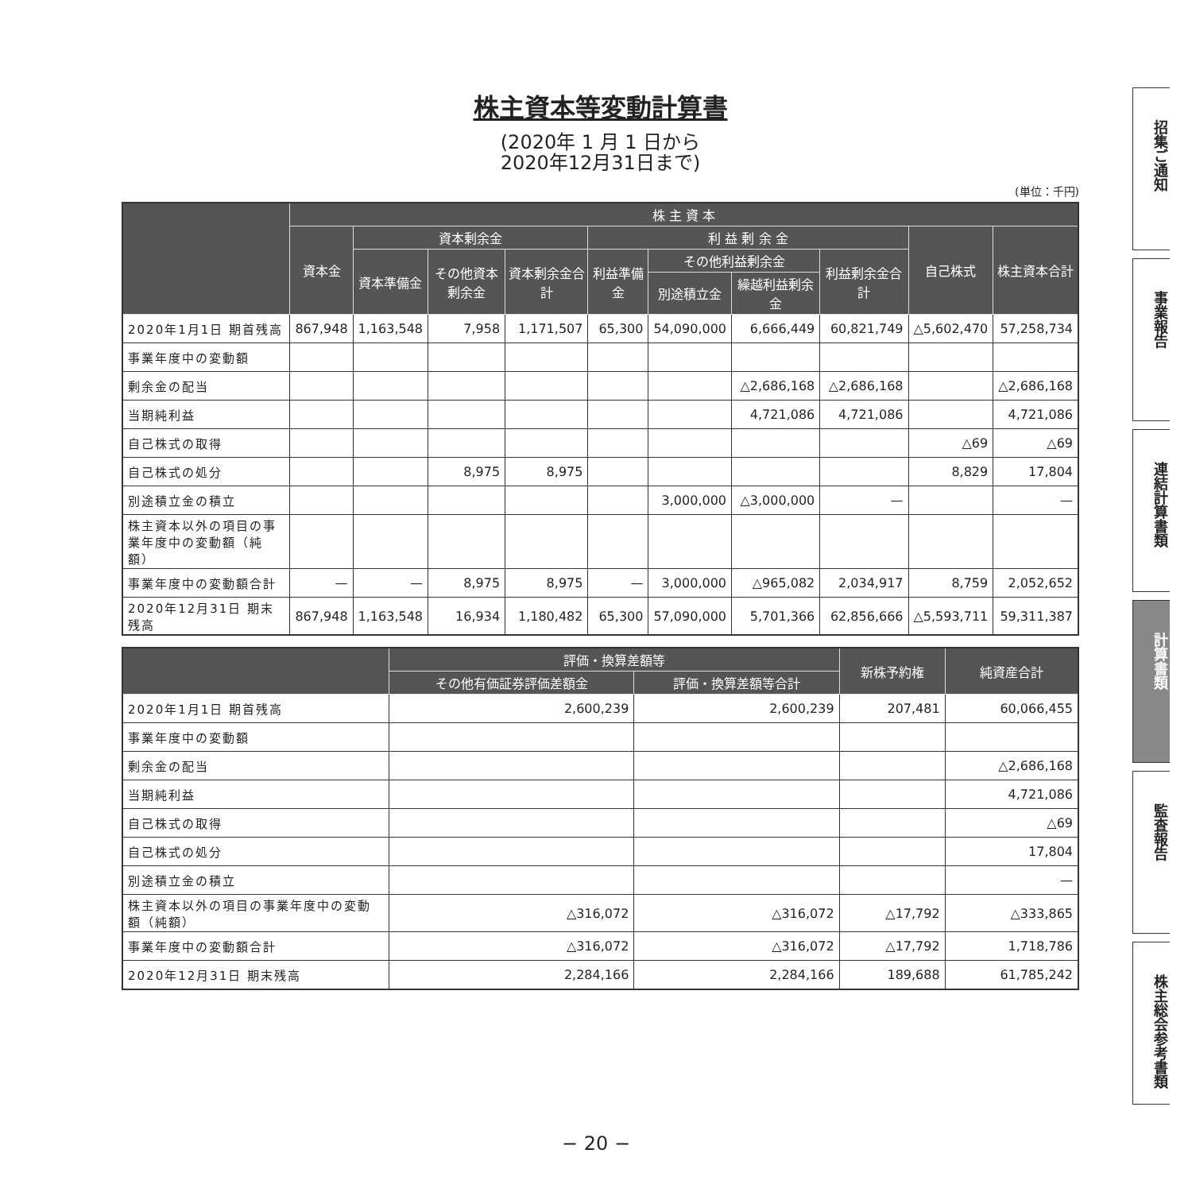株主資本等変動計算書
(2020年 1 月 1 日から
2020年12月31日まで)
(単位：千円)
| | 株 主 資 本 | | | | | | | | | |
| --- | --- | --- | --- | --- | --- | --- | --- | --- | --- | --- |
| | 資本金 | 資本剰余金 | | | 利 益 剰 余 金 | | | | 自己株式 | 株主資本合計 |
| | | 資本準備金 | その他資本剰余金 | 資本剰余金合計 | 利益準備金 | その他利益剰余金 | | 利益剰余金合計 | | |
| | | | | | | 別途積立金 | 繰越利益剰余金 | | | |
| 2020年1月1日 期首残高 | 867,948 | 1,163,548 | 7,958 | 1,171,507 | 65,300 | 54,090,000 | 6,666,449 | 60,821,749 | △5,602,470 | 57,258,734 |
| 事業年度中の変動額 | | | | | | | | | | |
| 剰余金の配当 | | | | | | | △2,686,168 | △2,686,168 | | △2,686,168 |
| 当期純利益 | | | | | | | 4,721,086 | 4,721,086 | | 4,721,086 |
| 自己株式の取得 | | | | | | | | | △69 | △69 |
| 自己株式の処分 | | | 8,975 | 8,975 | | | | | 8,829 | 17,804 |
| 別途積立金の積立 | | | | | | 3,000,000 | △3,000,000 | — | | — |
| 株主資本以外の項目の事業年度中の変動額（純額） | | | | | | | | | | |
| 事業年度中の変動額合計 | — | — | 8,975 | 8,975 | — | 3,000,000 | △965,082 | 2,034,917 | 8,759 | 2,052,652 |
| 2020年12月31日 期末残高 | 867,948 | 1,163,548 | 16,934 | 1,180,482 | 65,300 | 57,090,000 | 5,701,366 | 62,856,666 | △5,593,711 | 59,311,387 |
| | 評価・換算差額等 | | 新株予約権 | 純資産合計 |
| --- | --- | --- | --- | --- |
| | その他有価証券評価差額金 | 評価・換算差額等合計 | | |
| 2020年1月1日 期首残高 | 2,600,239 | 2,600,239 | 207,481 | 60,066,455 |
| 事業年度中の変動額 | | | | |
| 剰余金の配当 | | | | △2,686,168 |
| 当期純利益 | | | | 4,721,086 |
| 自己株式の取得 | | | | △69 |
| 自己株式の処分 | | | | 17,804 |
| 別途積立金の積立 | | | | — |
| 株主資本以外の項目の事業年度中の変動額（純額） | △316,072 | △316,072 | △17,792 | △333,865 |
| 事業年度中の変動額合計 | △316,072 | △316,072 | △17,792 | 1,718,786 |
| 2020年12月31日 期末残高 | 2,284,166 | 2,284,166 | 189,688 | 61,785,242 |
招集ご通知
事業報告
連結計算書類
計算書類
監査報告
株主総会参考書類
− 20 −